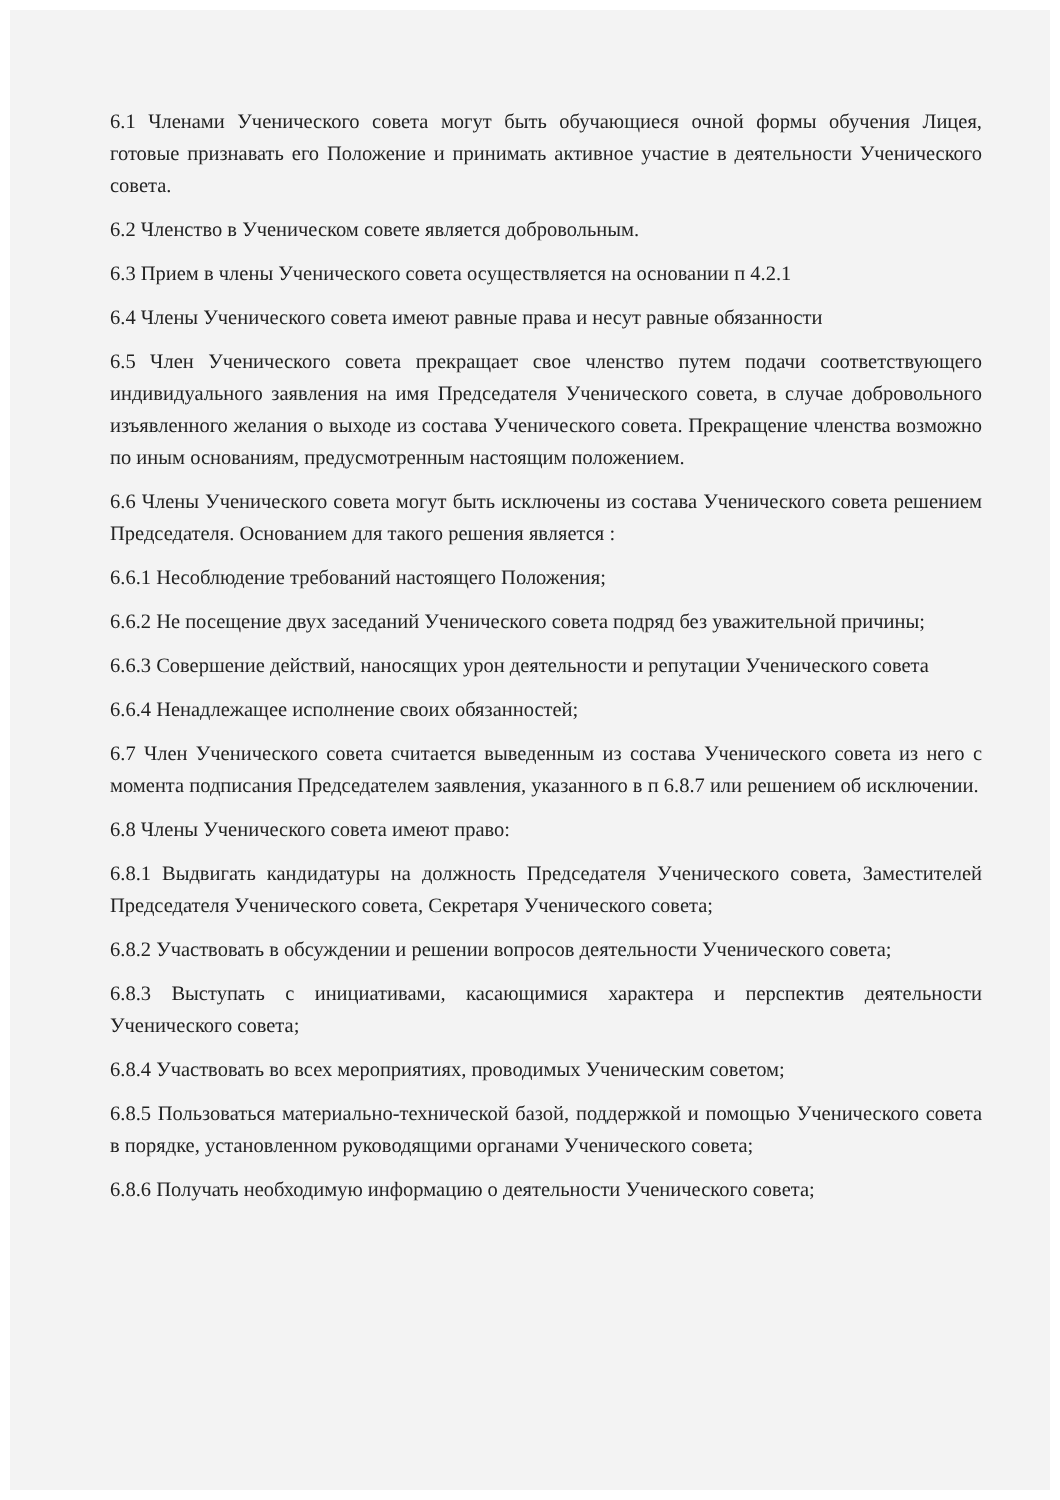6.1 Членами Ученического совета могут быть обучающиеся очной формы обучения Лицея, готовые признавать его Положение и принимать активное участие в деятельности Ученического совета.
6.2 Членство в Ученическом совете является добровольным.
6.3 Прием в члены Ученического совета осуществляется на основании п 4.2.1
6.4 Члены Ученического совета имеют равные права и несут равные обязанности
6.5 Член Ученического совета прекращает свое членство путем подачи соответствующего индивидуального заявления на имя Председателя Ученического совета, в случае добровольного изъявленного желания о выходе из состава Ученического совета. Прекращение членства возможно по иным основаниям, предусмотренным настоящим положением.
6.6 Члены Ученического совета могут быть исключены из состава Ученического совета решением Председателя. Основанием для такого решения является :
6.6.1 Несоблюдение требований настоящего Положения;
6.6.2 Не посещение двух заседаний Ученического совета подряд без уважительной причины;
6.6.3 Совершение действий, наносящих урон деятельности и репутации Ученического совета
6.6.4 Ненадлежащее исполнение своих обязанностей;
6.7 Член Ученического совета считается выведенным из состава Ученического совета из него с момента подписания Председателем заявления, указанного в п 6.8.7 или решением об исключении.
6.8 Члены Ученического совета имеют право:
6.8.1 Выдвигать кандидатуры на должность Председателя Ученического совета, Заместителей Председателя Ученического совета, Секретаря Ученического совета;
6.8.2 Участвовать в обсуждении и решении вопросов деятельности Ученического совета;
6.8.3 Выступать с инициативами, касающимися характера и перспектив деятельности Ученического совета;
6.8.4 Участвовать во всех мероприятиях, проводимых Ученическим советом;
6.8.5 Пользоваться материально-технической базой, поддержкой и помощью Ученического совета в порядке, установленном руководящими органами Ученического совета;
6.8.6 Получать необходимую информацию о деятельности Ученического совета;